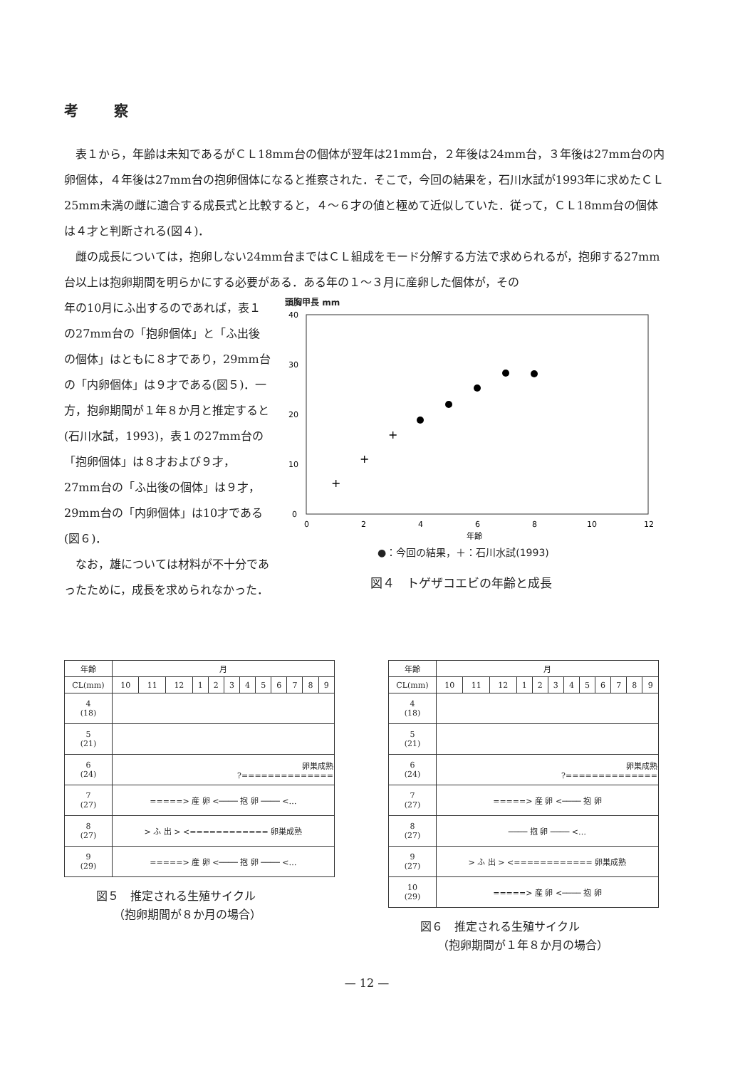考察
表１から，年齢は未知であるがＣＬ18mm台の個体が翌年は21mm台，２年後は24mm台，３年後は27mm台の内卵個体，４年後は27mm台の抱卵個体になると推察された．そこで，今回の結果を，石川水試が1993年に求めたＣＬ25mm未満の雌に適合する成長式と比較すると，４～６才の値と極めて近似していた．従って，ＣＬ18mm台の個体は４才と判断される(図４)．
雌の成長については，抱卵しない24mm台まではＣＬ組成をモード分解する方法で求められるが，抱卵する27mm台以上は抱卵期間を明らかにする必要がある．ある年の１～３月に産卵した個体が，その
年の10月にふ出するのであれば，表１の27mm台の「抱卵個体」と「ふ出後の個体」はともに８才であり，29mm台の「内卵個体」は９才である(図５)．一方，抱卵期間が１年８か月と推定すると(石川水試，1993)，表１の27mm台の「抱卵個体」は８才および９才，27mm台の「ふ出後の個体」は９才，29mm台の「内卵個体」は10才である(図６)．
なお，雄については材料が不十分であったために，成長を求められなかった．
頭胸甲長 mm
40
30
20
10
0
0
2
4
6
8
10
12
年齢
+
+
+
●：今回の結果，＋：石川水試(1993)
図４　トゲザコエビの年齢と成長
| 年齢 | 月 | | | | | | | | | | | |
| --- | --- | --- | --- | --- | --- | --- | --- | --- | --- | --- | --- | --- |
| CL(mm) | 10 | 11 | 12 | 1 | 2 | 3 | 4 | 5 | 6 | 7 | 8 | 9 |
| 4 (18) | | | | | | | | | | | | |
| 5 (21) | | | | | | | | | | | | |
| 6 (24) | 卵巣成熟 ?============== | | | | | | | | | | | |
| 7 (27) | =====> 産 卵 <──── 抱 卵 ──── <… | | | | | | | | | | | |
| 8 (27) | > ふ 出 > <============ 卵巣成熟 | | | | | | | | | | | |
| 9 (29) | =====> 産 卵 <──── 抱 卵 ──── <… | | | | | | | | | | | |
図５　推定される生殖サイクル
　　（抱卵期間が８か月の場合）
| 年齢 | 月 | | | | | | | | | | | |
| --- | --- | --- | --- | --- | --- | --- | --- | --- | --- | --- | --- | --- |
| CL(mm) | 10 | 11 | 12 | 1 | 2 | 3 | 4 | 5 | 6 | 7 | 8 | 9 |
| 4 (18) | | | | | | | | | | | | |
| 5 (21) | | | | | | | | | | | | |
| 6 (24) | 卵巣成熟 ?============== | | | | | | | | | | | |
| 7 (27) | =====> 産 卵 <──── 抱 卵 | | | | | | | | | | | |
| 8 (27) | ──── 抱 卵 ──── <… | | | | | | | | | | | |
| 9 (27) | > ふ 出 > <============ 卵巣成熟 | | | | | | | | | | | |
| 10 (29) | =====> 産 卵 <──── 抱 卵 | | | | | | | | | | | |
図６　推定される生殖サイクル
　　（抱卵期間が１年８か月の場合）
— 12 —